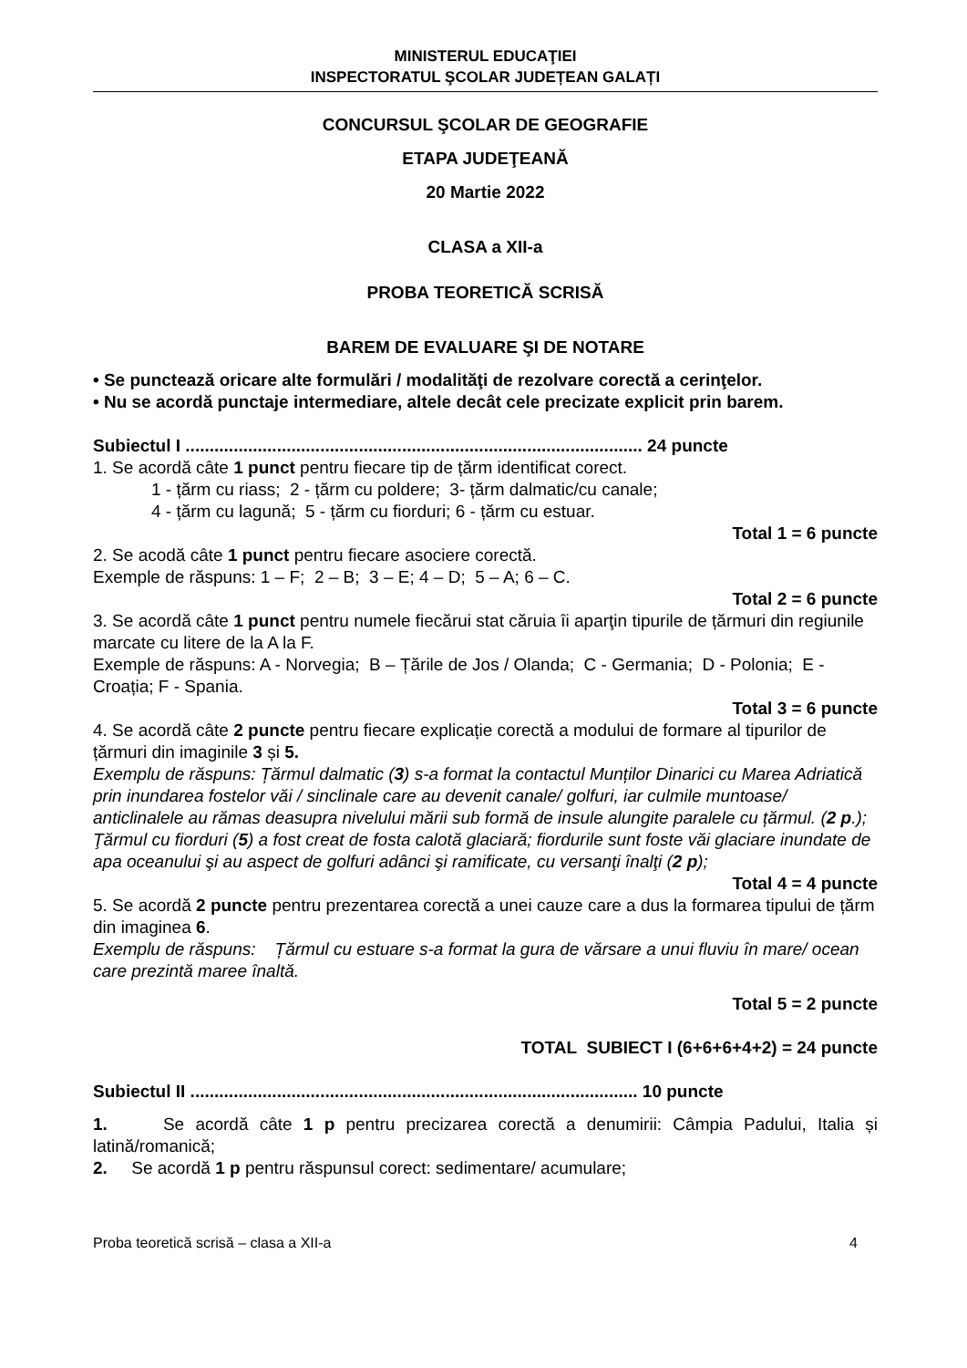MINISTERUL EDUCAŢIEI
INSPECTORATUL ŞCOLAR JUDEȚEAN GALAȚI
CONCURSUL ŞCOLAR DE GEOGRAFIE
ETAPA JUDEŢEANĂ
20 Martie 2022
CLASA a XII-a
PROBA TEORETICĂ SCRISĂ
BAREM DE EVALUARE ŞI DE NOTARE
• Se punctează oricare alte formulări / modalităţi de rezolvare corectă a cerinţelor.
• Nu se acordă punctaje intermediare, altele decât cele precizate explicit prin barem.
Subiectul I ............................................................................................... 24 puncte
1. Se acordă câte 1 punct pentru fiecare tip de țărm identificat corect.
1 - țărm cu riass; 2 - țărm cu poldere; 3- țărm dalmatic/cu canale;
4 - țărm cu lagună; 5 - țărm cu fiorduri; 6 - țărm cu estuar.
Total 1 = 6 puncte
2. Se acodă câte 1 punct pentru fiecare asociere corectă.
Exemple de răspuns: 1 – F; 2 – B; 3 – E; 4 – D; 5 – A; 6 – C.
Total 2 = 6 puncte
3. Se acordă câte 1 punct pentru numele fiecărui stat căruia îi aparţin tipurile de țărmuri din regiunile marcate cu litere de la A la F.
Exemple de răspuns: A - Norvegia; B – Țările de Jos / Olanda; C - Germania; D - Polonia; E - Croația; F - Spania.
Total 3 = 6 puncte
4. Se acordă câte 2 puncte pentru fiecare explicație corectă a modului de formare al tipurilor de țărmuri din imaginile 3 și 5.
Exemplu de răspuns: Țărmul dalmatic (3) s-a format la contactul Munților Dinarici cu Marea Adriatică prin inundarea fostelor văi / sinclinale care au devenit canale/ golfuri, iar culmile muntoase/ anticlinalele au rămas deasupra nivelului mării sub formă de insule alungite paralele cu țărmul. (2 p.);
Ţărmul cu fiorduri (5) a fost creat de fosta calotă glaciară; fiordurile sunt foste văi glaciare inundate de apa oceanului şi au aspect de golfuri adânci şi ramificate, cu versanţi înalţi (2 p);
Total 4 = 4 puncte
5. Se acordă 2 puncte pentru prezentarea corectă a unei cauze care a dus la formarea tipului de țărm din imaginea 6.
Exemplu de răspuns: Țărmul cu estuare s-a format la gura de vărsare a unui fluviu în mare/ ocean care prezintă maree înaltă.
Total 5 = 2 puncte
TOTAL SUBIECT I (6+6+6+4+2) = 24 puncte
Subiectul II ............................................................................................. 10 puncte
1. Se acordă câte 1 p pentru precizarea corectă a denumirii: Câmpia Padului, Italia și latină/romanică;
2. Se acordă 1 p pentru răspunsul corect: sedimentare/ acumulare;
Proba teoretică scrisă – clasa a XII-a 4